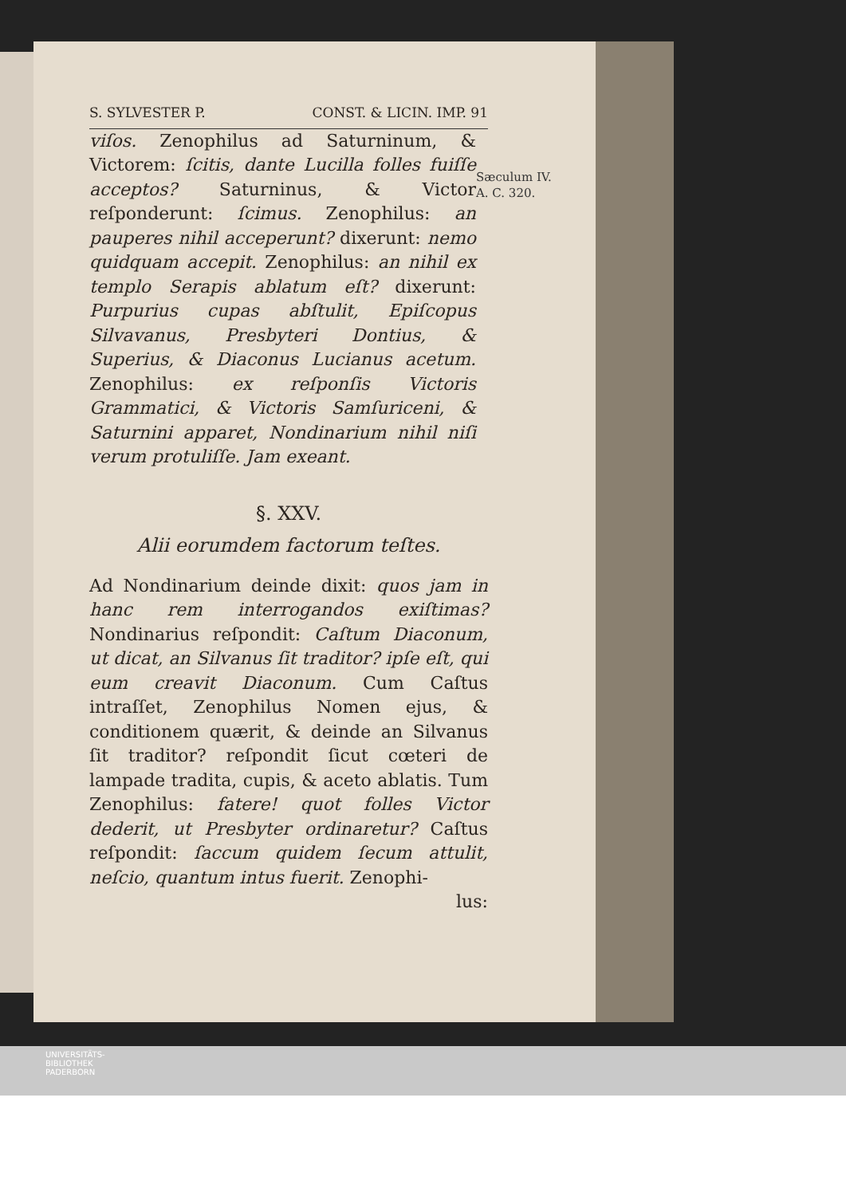S. SYLVESTER P. CONST. & LICIN. IMP. 91
Sæculum IV.
A. C. 320.
viſos. Zenophilus ad Saturninum, & Victorem: ſcitis, dante Lucilla folles fuiſſe acceptos? Saturninus, & Victor reſponderunt: ſcimus. Zenophilus: an pauperes nihil acceperunt? dixerunt: nemo quidquam accepit. Zenophilus: an nihil ex templo Serapis ablatum eſt? dixerunt: Purpurius cupas abſtulit, Epiſcopus Silvavanus, Presbyteri Dontius, & Superius, & Diaconus Lucianus acetum. Zenophilus: ex reſponſis Victoris Grammatici, & Victoris Samſuriceni, & Saturnini apparet, Nondinarium nihil niſi verum protuliſſe. Jam exeant.
§. XXV.
Alii eorumdem factorum teſtes.
Ad Nondinarium deinde dixit: quos jam in hanc rem interrogandos exiſtimas? Nondinarius reſpondit: Caſtum Diaconum, ut dicat, an Silvanus ſit traditor? ipſe eſt, qui eum creavit Diaconum. Cum Caſtus intraſſet, Zenophilus Nomen ejus, & conditionem quærit, & deinde an Silvanus ſit traditor? reſpondit ſicut cœteri de lampade tradita, cupis, & aceto ablatis. Tum Zenophilus: fatere! quot folles Victor dederit, ut Presbyter ordinaretur? Caſtus reſpondit: ſaccum quidem ſecum attulit, neſcio, quantum intus fuerit. Zenophi-
lus:
UNIVERSITÄTS-
BIBLIOTHEK
PADERBORN